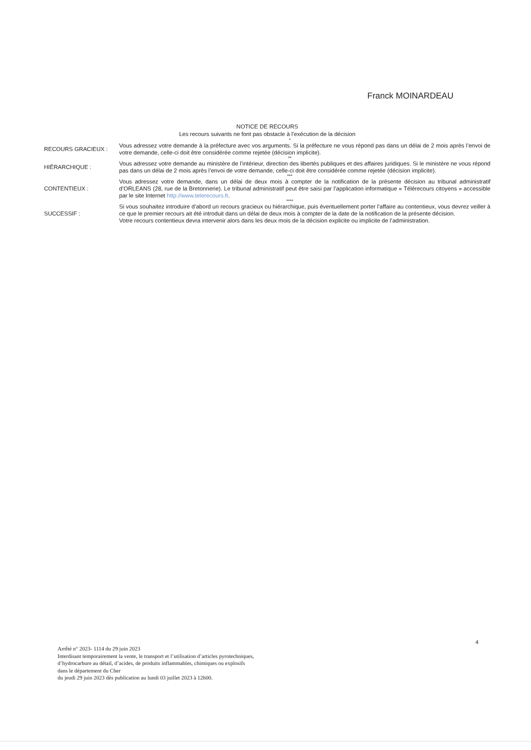Franck MOINARDEAU
NOTICE DE RECOURS
Les recours suivants ne font pas obstacle à l’exécution de la décision
*
RECOURS GRACIEUX :
Vous adressez votre demande à la préfecture avec vos arguments. Si la préfecture ne vous répond pas dans un délai de 2 mois après l’envoi de votre demande, celle-ci doit être considérée comme rejetée (décision implicite).
**
HIÉRARCHIQUE :
Vous adressez votre demande au ministère de l’intérieur, direction des libertés publiques et des affaires juridiques. Si le ministère ne vous répond pas dans un délai de 2 mois après l’envoi de votre demande, celle-ci doit être considérée comme rejetée (décision implicite).
***
CONTENTIEUX :
Vous adressez votre demande, dans un délai de deux mois à compter de la notification de la présente décision au tribunal administratif d’ORLEANS (28, rue de la Bretonnerie). Le tribunal administratif peut être saisi par l’application informatique « Télérecours citoyens » accessible par le site Internet http://www.telerecours.fr.
****
SUCCESSIF :
Si vous souhaitez introduire d’abord un recours gracieux ou hiérarchique, puis éventuellement porter l’affaire au contentieux, vous devrez veiller à ce que le premier recours ait été introduit dans un délai de deux mois à compter de la date de la notification de la présente décision.
Votre recours contentieux devra intervenir alors dans les deux mois de la décision explicite ou implicite de l’administration.
4
Arrêté n° 2023- 1114 du 29 juin 2023
Interdisant temporairement la vente, le transport et l’utilisation d’articles pyrotechniques,
d’hydrocarbure au détail, d’acides, de produits inflammables, chimiques ou explosifs
dans le département du Cher
du jeudi 29 juin 2023 dès publication au lundi 03 juillet 2023 à 12h00.